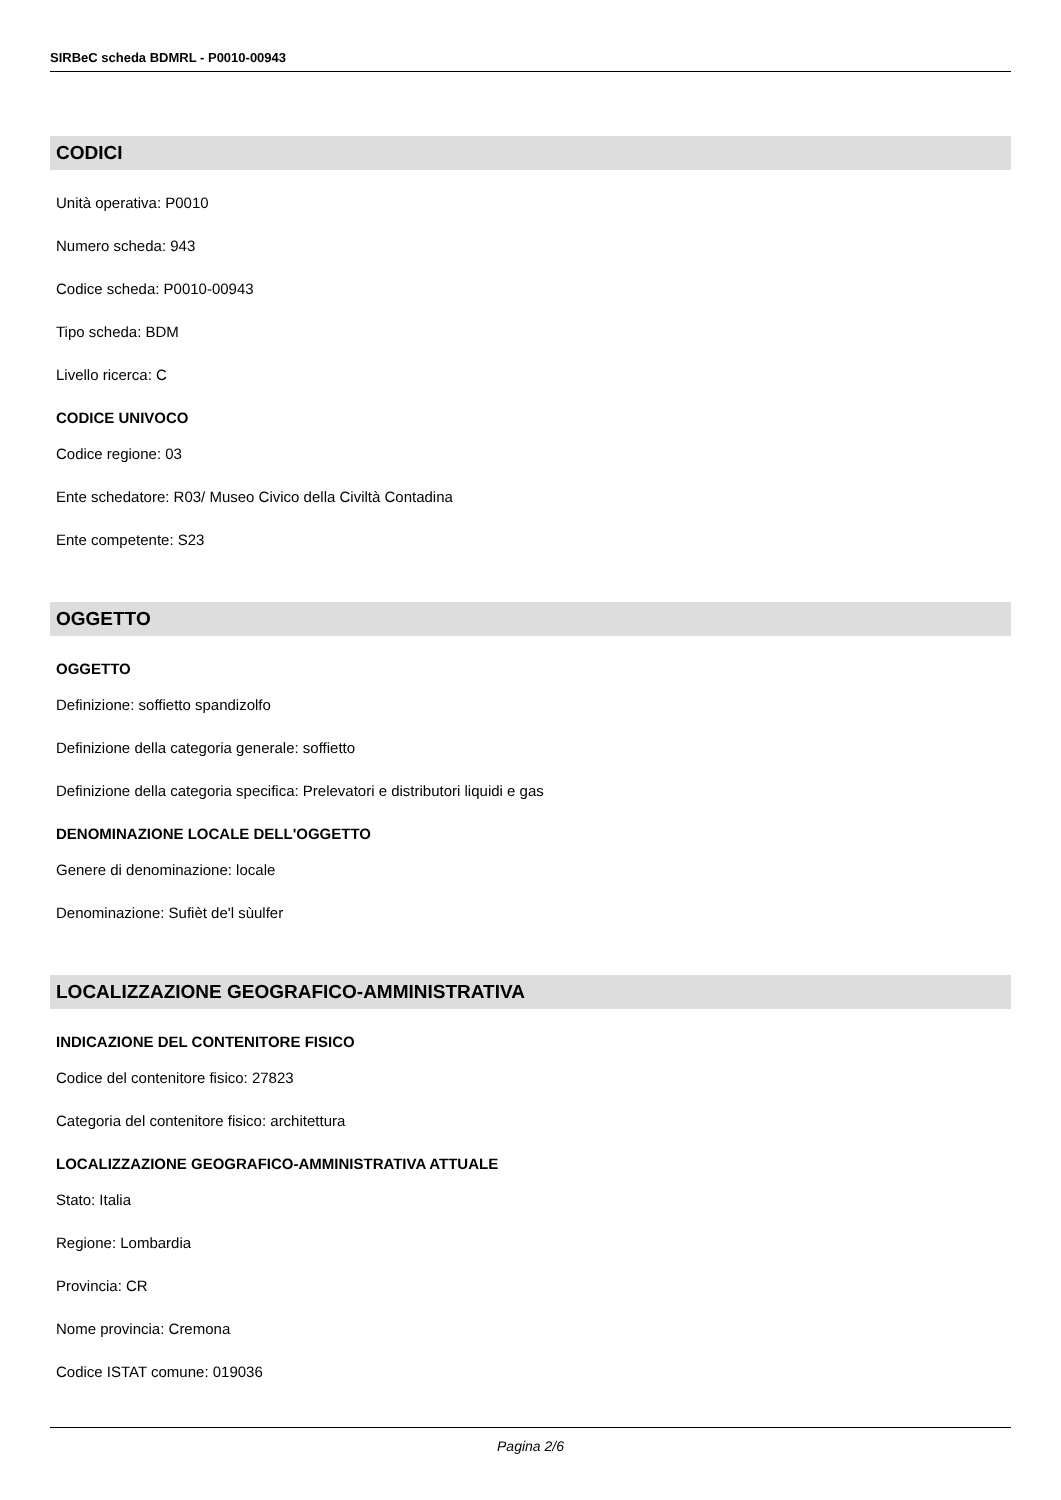SIRBeC scheda BDMRL - P0010-00943
CODICI
Unità operativa: P0010
Numero scheda: 943
Codice scheda: P0010-00943
Tipo scheda: BDM
Livello ricerca: C
CODICE UNIVOCO
Codice regione: 03
Ente schedatore: R03/ Museo Civico della Civiltà Contadina
Ente competente: S23
OGGETTO
OGGETTO
Definizione: soffietto spandizolfo
Definizione della categoria generale: soffietto
Definizione della categoria specifica: Prelevatori e distributori liquidi e gas
DENOMINAZIONE LOCALE DELL'OGGETTO
Genere di denominazione: locale
Denominazione: Sufièt de'l sùulfer
LOCALIZZAZIONE GEOGRAFICO-AMMINISTRATIVA
INDICAZIONE DEL CONTENITORE FISICO
Codice del contenitore fisico: 27823
Categoria del contenitore fisico: architettura
LOCALIZZAZIONE GEOGRAFICO-AMMINISTRATIVA ATTUALE
Stato: Italia
Regione: Lombardia
Provincia: CR
Nome provincia: Cremona
Codice ISTAT comune: 019036
Pagina 2/6